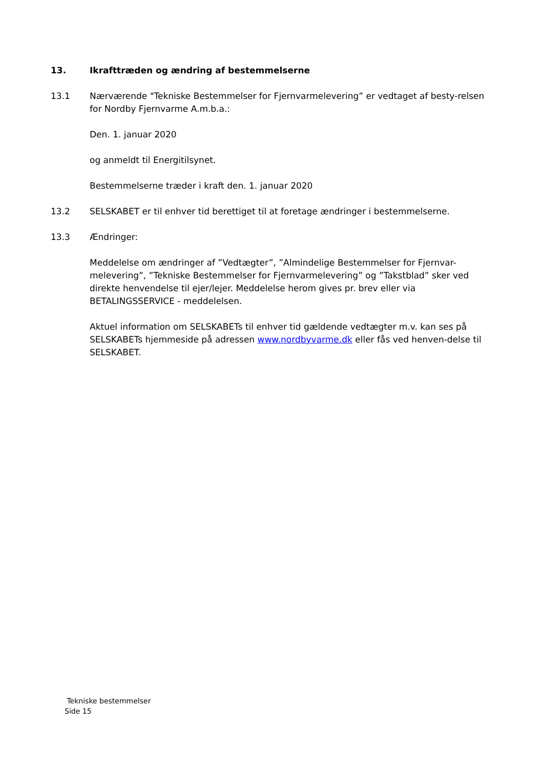13. Ikrafttræden og ændring af bestemmelserne
13.1 Nærværende "Tekniske Bestemmelser for Fjernvarmelevering” er vedtaget af besty-relsen for Nordby Fjernvarme A.m.b.a.:
Den. 1. januar 2020
og anmeldt til Energitilsynet.
Bestemmelserne træder i kraft den. 1. januar 2020
13.2 SELSKABET er til enhver tid berettiget til at foretage ændringer i bestemmelserne.
13.3 Ændringer:
Meddelelse om ændringer af ”Vedtægter”, ”Almindelige Bestemmelser for Fjernvar-melevering”, ”Tekniske Bestemmelser for Fjernvarmelevering” og ”Takstblad” sker ved direkte henvendelse til ejer/lejer. Meddelelse herom gives pr. brev eller via BETALINGSSERVICE - meddelelsen.
Aktuel information om SELSKABETs til enhver tid gældende vedtægter m.v. kan ses på SELSKABETs hjemmeside på adressen www.nordbyvarme.dk eller fås ved henven-delse til SELSKABET.
Tekniske bestemmelser
Side 15